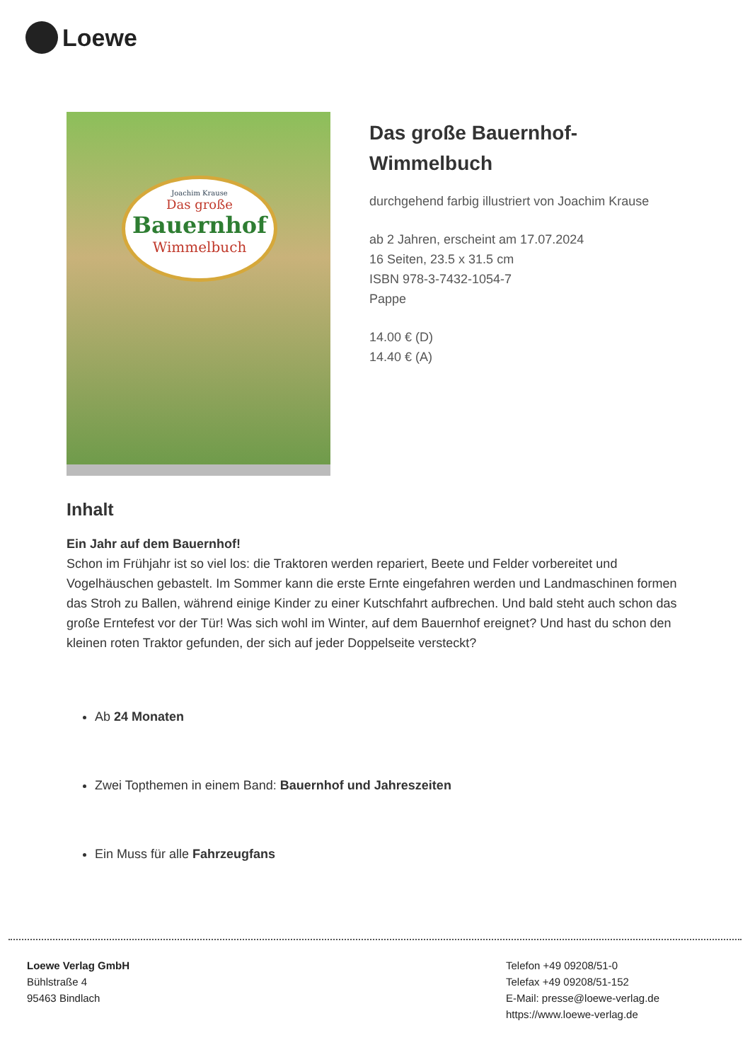Loewe
Joachim Krause
Das große
Bauernhof
Wimmelbuch
Das große Bauernhof-Wimmelbuch
durchgehend farbig illustriert von Joachim Krause
ab 2 Jahren, erscheint am 17.07.2024
16 Seiten, 23.5 x 31.5 cm
ISBN 978-3-7432-1054-7
Pappe
14.00 € (D)
14.40 € (A)
Inhalt
Ein Jahr auf dem Bauernhof!
Schon im Frühjahr ist so viel los: die Traktoren werden repariert, Beete und Felder vorbereitet und Vogelhäuschen gebastelt. Im Sommer kann die erste Ernte eingefahren werden und Landmaschinen formen das Stroh zu Ballen, während einige Kinder zu einer Kutschfahrt aufbrechen. Und bald steht auch schon das große Erntefest vor der Tür! Was sich wohl im Winter, auf dem Bauernhof ereignet? Und hast du schon den kleinen roten Traktor gefunden, der sich auf jeder Doppelseite versteckt?
Ab 24 Monaten
Zwei Topthemen in einem Band: Bauernhof und Jahreszeiten
Ein Muss für alle Fahrzeugfans
Loewe Verlag GmbH
Bühlstraße 4
95463 Bindlach
Telefon +49 09208/51-0
Telefax +49 09208/51-152
E-Mail: presse@loewe-verlag.de
https://www.loewe-verlag.de